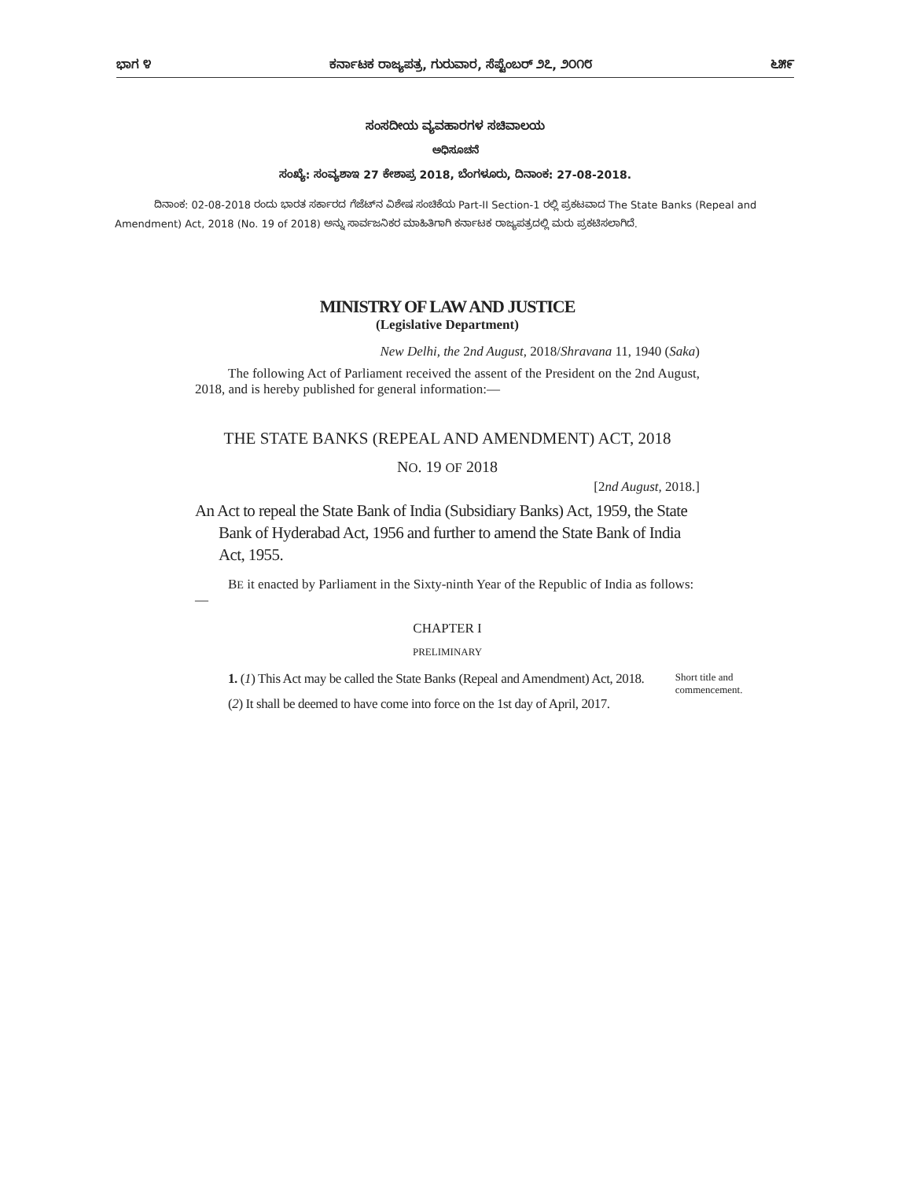ಭಾಗ ೪ ಕರ್ನಾಟಕ ರಾಜ್ಯಪತ್ರ, ಗುರುವಾರ, ಸೆಪ್ಟೆಂಬರ್ ೨೭, ೨೦೧೮ ೬೫೯
ಸಂಸದೀಯ ವ್ಯವಹಾರಗಳ ಸಚಿವಾಲಯ
ಅಧಿಸೂಚನೆ
ಸಂಖ್ಯೆ: ಸಂವ್ಯಶಾಇ 27 ಕೇಶಾಪ್ರ 2018, ಬೆಂಗಳೂರು, ದಿನಾಂಕ: 27-08-2018.
ದಿನಾಂಕ: 02-08-2018 ರಂದು ಭಾರತ ಸರ್ಕಾರದ ಗೆಜೆಟ್‌ನ ವಿಶೇಷ ಸಂಚಿಕೆಯ Part-II Section-1 ರಲ್ಲಿ ಪ್ರಕಟವಾದ The State Banks (Repeal and Amendment) Act, 2018 (No. 19 of 2018) ಅನ್ನು ಸಾರ್ವಜನಿಕರ ಮಾಹಿತಿಗಾಗಿ ಕರ್ನಾಟಕ ರಾಜ್ಯಪತ್ರದಲ್ಲಿ ಮರು ಪ್ರಕಟಿಸಲಾಗಿದೆ.
MINISTRY OF LAW AND JUSTICE
(Legislative Department)
New Delhi, the 2nd August, 2018/Shravana 11, 1940 (Saka)
The following Act of Parliament received the assent of the President on the 2nd August, 2018, and is hereby published for general information:—
THE STATE BANKS (REPEAL AND AMENDMENT) ACT, 2018
NO. 19 OF 2018
[2nd August, 2018.]
An Act to repeal the State Bank of India (Subsidiary Banks) Act, 1959, the State Bank of Hyderabad Act, 1956 and further to amend the State Bank of India Act, 1955.
BE it enacted by Parliament in the Sixty-ninth Year of the Republic of India as follows:—
CHAPTER I
PRELIMINARY
1. (1) This Act may be called the State Banks (Repeal and Amendment) Act, 2018.
(2) It shall be deemed to have come into force on the 1st day of April, 2017.
Short title and commencement.